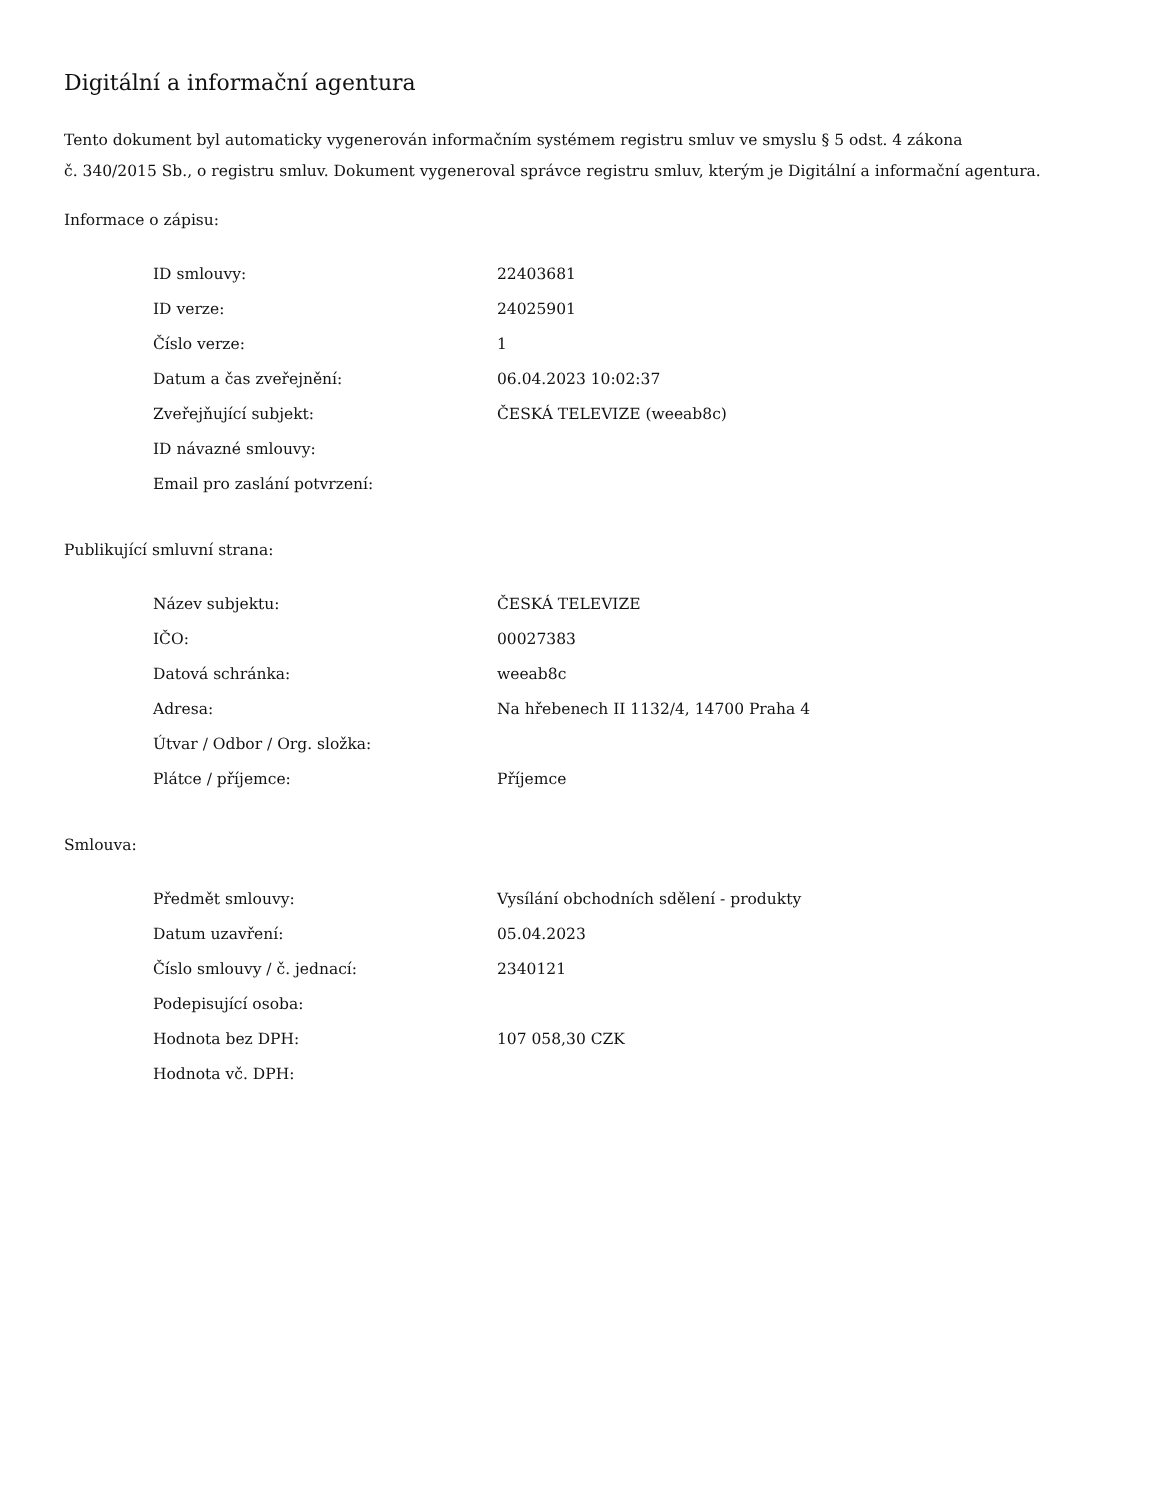Digitální a informační agentura
Tento dokument byl automaticky vygenerován informačním systémem registru smluv ve smyslu § 5 odst. 4 zákona
č. 340/2015 Sb., o registru smluv. Dokument vygeneroval správce registru smluv, kterým je Digitální a informační agentura.
Informace o zápisu:
| ID smlouvy: | 22403681 |
| ID verze: | 24025901 |
| Číslo verze: | 1 |
| Datum a čas zveřejnění: | 06.04.2023 10:02:37 |
| Zveřejňující subjekt: | ČESKÁ TELEVIZE (weeab8c) |
| ID návazné smlouvy: | |
| Email pro zaslání potvrzení: | |
Publikující smluvní strana:
| Název subjektu: | ČESKÁ TELEVIZE |
| IČO: | 00027383 |
| Datová schránka: | weeab8c |
| Adresa: | Na hřebenech II 1132/4, 14700 Praha 4 |
| Útvar / Odbor / Org. složka: | |
| Plátce / příjemce: | Příjemce |
Smlouva:
| Předmět smlouvy: | Vysílání obchodních sdělení - produkty |
| Datum uzavření: | 05.04.2023 |
| Číslo smlouvy / č. jednací: | 2340121 |
| Podepisující osoba: | |
| Hodnota bez DPH: | 107 058,30 CZK |
| Hodnota vč. DPH: | |